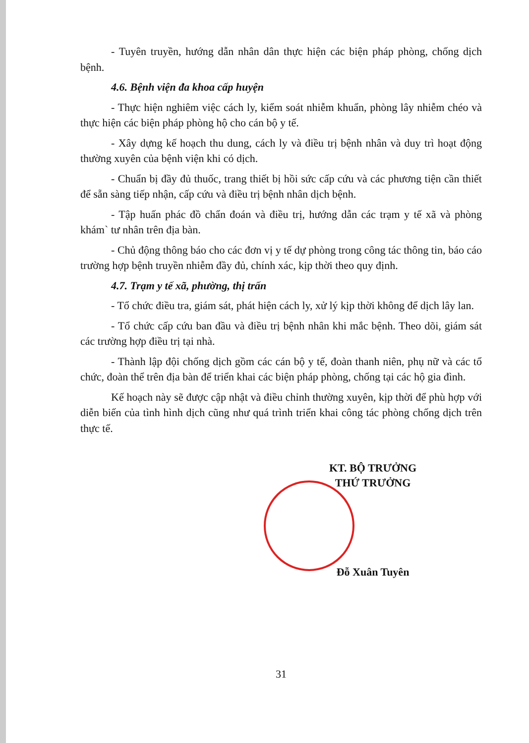- Tuyên truyền, hướng dẫn nhân dân thực hiện các biện pháp phòng, chống dịch bệnh.
4.6. Bệnh viện đa khoa cấp huyện
- Thực hiện nghiêm việc cách ly, kiểm soát nhiễm khuẩn, phòng lây nhiễm chéo và thực hiện các biện pháp phòng hộ cho cán bộ y tế.
- Xây dựng kế hoạch thu dung, cách ly và điều trị bệnh nhân và duy trì hoạt động thường xuyên của bệnh viện khi có dịch.
- Chuẩn bị đầy đủ thuốc, trang thiết bị hồi sức cấp cứu và các phương tiện cần thiết để sẵn sàng tiếp nhận, cấp cứu và điều trị bệnh nhân dịch bệnh.
- Tập huấn phác đồ chẩn đoán và điều trị, hướng dẫn các trạm y tế xã và phòng khám` tư nhân trên địa bàn.
- Chủ động thông báo cho các đơn vị y tế dự phòng trong công tác thông tin, báo cáo trường hợp bệnh truyền nhiễm đầy đủ, chính xác, kịp thời theo quy định.
4.7. Trạm y tế xã, phường, thị trấn
- Tổ chức điều tra, giám sát, phát hiện cách ly, xử lý kịp thời không để dịch lây lan.
- Tổ chức cấp cứu ban đầu và điều trị bệnh nhân khi mắc bệnh. Theo dõi, giám sát các trường hợp điều trị tại nhà.
- Thành lập đội chống dịch gồm các cán bộ y tế, đoàn thanh niên, phụ nữ và các tổ chức, đoàn thể trên địa bàn để triển khai các biện pháp phòng, chống tại các hộ gia đình.
Kế hoạch này sẽ được cập nhật và điều chỉnh thường xuyên, kịp thời để phù hợp với diễn biến của tình hình dịch cũng như quá trình triển khai công tác phòng chống dịch trên thực tế.
KT. BỘ TRƯỞNG
THỨ TRƯỞNG
Đỗ Xuân Tuyên
31